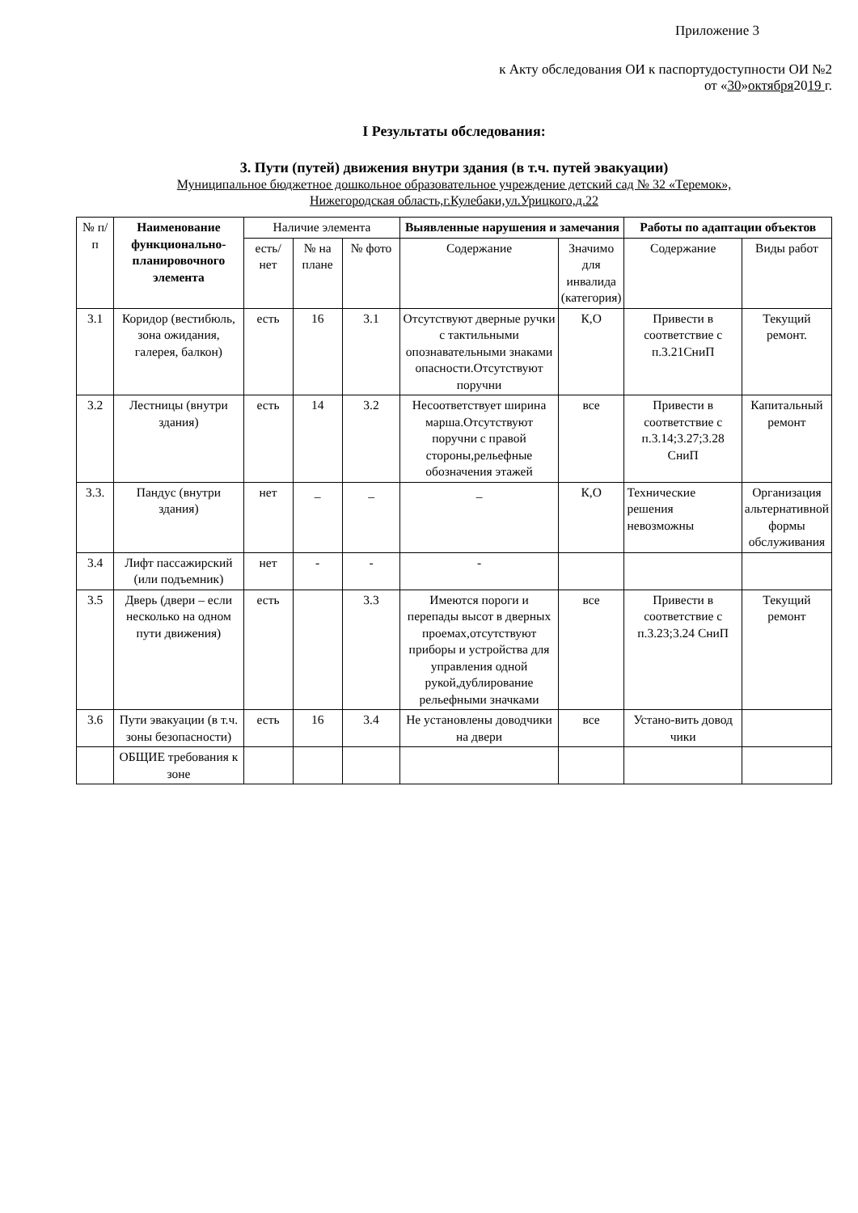Приложение 3
к Акту обследования ОИ к паспортудоступности ОИ №2
от «30»октября2019 г.
I Результаты обследования:
3. Пути (путей) движения внутри здания (в т.ч. путей эвакуации)
Муниципальное бюджетное дошкольное образовательное учреждение детский сад № 32 «Теремок»,
Нижегородская область,г.Кулебаки,ул.Урицкого,д.22
| № п/п | Наименование функционально-планировочного элемента | Наличие элемента | | | Выявленные нарушения и замечания | | Работы по адаптации объектов | |
| --- | --- | --- | --- | --- | --- | --- | --- | --- |
| | | есть/ нет | № на плане | № фото | Содержание | Значимо для инвалида (категория) | Содержание | Виды работ |
| 3.1 | Коридор (вестибюль, зона ожидания, галерея, балкон) | есть | 16 | 3.1 | Отсутствуют дверные ручки с тактильными опознавательными знаками опасности.Отсутствуют поручни | К,О | Привести в соответствие с п.3.21СниП | Текущий ремонт. |
| 3.2 | Лестницы (внутри здания) | есть | 14 | 3.2 | Несоответствует ширина марша.Отсутствуют поручни с правой стороны,рельефные обозначения этажей | все | Привести в соответствие с п.3.14;3.27;3.28 СниП | Капитальный ремонт |
| 3.3. | Пандус (внутри здания) | нет | _ | _ | _ | К,О | Технические решения невозможны | Организация альтернативной формы обслуживания |
| 3.4 | Лифт пассажирский (или подъемник) | нет | - | - | - | | | |
| 3.5 | Дверь (двери – если несколько на одном пути движения) | есть | | 3.3 | Имеются пороги и перепады высот в дверных проемах,отсутствуют приборы и устройства для управления одной рукой,дублирование рельефными значками | все | Привести в соответствие с п.3.23;3.24 СниП | Текущий ремонт |
| 3.6 | Пути эвакуации (в т.ч. зоны безопасности) | есть | 16 | 3.4 | Не установлены доводчики на двери | все | Устано-вить довод чики | |
| | ОБЩИЕ требования к зоне | | | | | | | |